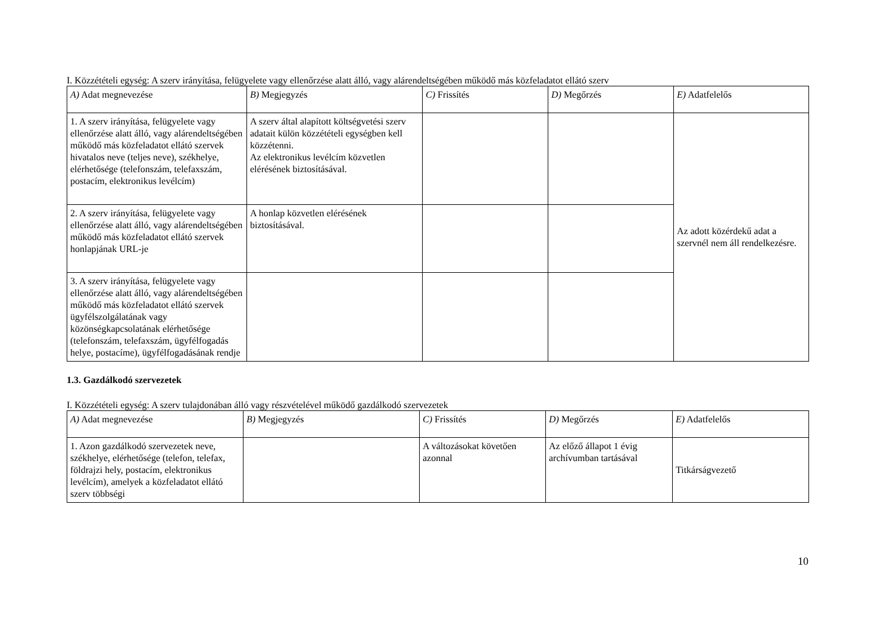I. Közzétételi egység: A szerv irányítása, felügyelete vagy ellenőrzése alatt álló, vagy alárendeltségében működő más közfeladatot ellátó szerv
| A) Adat megnevezése | B) Megjegyzés | C) Frissítés | D) Megőrzés | E) Adatfelelős |
| --- | --- | --- | --- | --- |
| 1. A szerv irányítása, felügyelete vagy ellenőrzése alatt álló, vagy alárendeltségében működő más közfeladatot ellátó szervek hivatalos neve (teljes neve), székhelye, elérhetősége (telefonszám, telefaxszám, postacím, elektronikus levélcím) | A szerv által alapított költségvetési szerv adatait külön közzétételi egységben kell közzétenni. Az elektronikus levélcím közvetlen elérésének biztosításával. | | | Az adott közérdekű adat a szervnél nem áll rendelkezésre. |
| 2. A szerv irányítása, felügyelete vagy ellenőrzése alatt álló, vagy alárendeltségében működő más közfeladatot ellátó szervek honlapjának URL-je | A honlap közvetlen elérésének biztosításával. | | | |
| 3. A szerv irányítása, felügyelete vagy ellenőrzése alatt álló, vagy alárendeltségében működő más közfeladatot ellátó szervek ügyfélszolgálatának vagy közönségkapcsolatának elérhetősége (telefonszám, telefaxszám, ügyfélfogadás helye, postacíme), ügyfélfogadásának rendje | | | | |
1.3. Gazdálkodó szervezetek
I. Közzétételi egység: A szerv tulajdonában álló vagy részvételével működő gazdálkodó szervezetek
| A) Adat megnevezése | B) Megjegyzés | C) Frissítés | D) Megőrzés | E) Adatfelelős |
| --- | --- | --- | --- | --- |
| 1. Azon gazdálkodó szervezetek neve, székhelye, elérhetősége (telefon, telefax, földrajzi hely, postacím, elektronikus levélcím), amelyek a közfeladatot ellátó szerv többségi | | A változásokat követően azonnal | Az előző állapot 1 évig archívumban tartásával | Titkárságvezető |
10